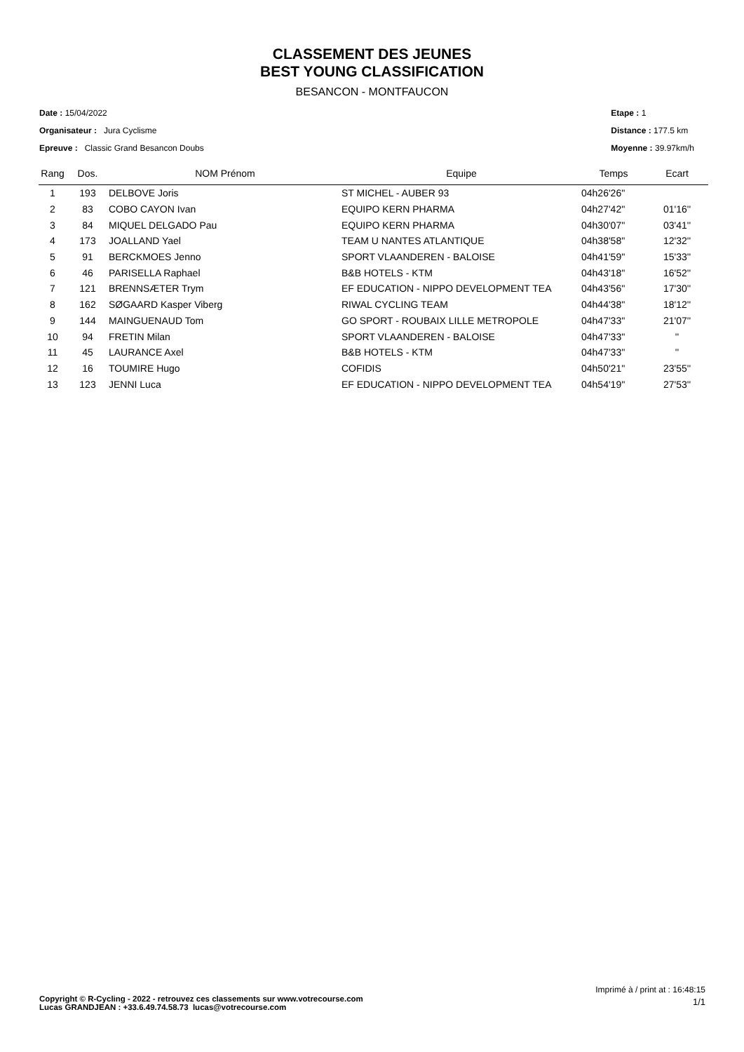CLASSEMENT DES JEUNES
BEST YOUNG CLASSIFICATION
BESANCON - MONTFAUCON
Date : 15/04/2022
Organisateur : Jura Cyclisme
Epreuve : Classic Grand Besancon Doubs
Etape : 1
Distance : 177.5 km
Moyenne : 39.97km/h
| Rang | Dos. | NOM Prénom | Equipe | Temps | Ecart |
| --- | --- | --- | --- | --- | --- |
| 1 | 193 | DELBOVE Joris | ST MICHEL - AUBER 93 | 04h26'26'' | |
| 2 | 83 | COBO CAYON Ivan | EQUIPO KERN PHARMA | 04h27'42'' | 01'16'' |
| 3 | 84 | MIQUEL DELGADO Pau | EQUIPO KERN PHARMA | 04h30'07'' | 03'41'' |
| 4 | 173 | JOALLAND Yael | TEAM U NANTES ATLANTIQUE | 04h38'58'' | 12'32'' |
| 5 | 91 | BERCKMOES Jenno | SPORT VLAANDEREN - BALOISE | 04h41'59'' | 15'33'' |
| 6 | 46 | PARISELLA Raphael | B&B HOTELS - KTM | 04h43'18'' | 16'52'' |
| 7 | 121 | BRENNSÆTER Trym | EF EDUCATION - NIPPO DEVELOPMENT TEA | 04h43'56'' | 17'30'' |
| 8 | 162 | SØGAARD Kasper Viberg | RIWAL CYCLING TEAM | 04h44'38'' | 18'12'' |
| 9 | 144 | MAINGUENAUD Tom | GO SPORT - ROUBAIX LILLE METROPOLE | 04h47'33'' | 21'07'' |
| 10 | 94 | FRETIN Milan | SPORT VLAANDEREN - BALOISE | 04h47'33'' | '' |
| 11 | 45 | LAURANCE Axel | B&B HOTELS - KTM | 04h47'33'' | '' |
| 12 | 16 | TOUMIRE Hugo | COFIDIS | 04h50'21'' | 23'55'' |
| 13 | 123 | JENNI Luca | EF EDUCATION - NIPPO DEVELOPMENT TEA | 04h54'19'' | 27'53'' |
Imprimé à / print at : 16:48:15
Copyright © R-Cycling - 2022 - retrouvez ces classements sur www.votrecourse.com
Lucas GRANDJEAN : +33.6.49.74.58.73 lucas@votrecourse.com
1/1